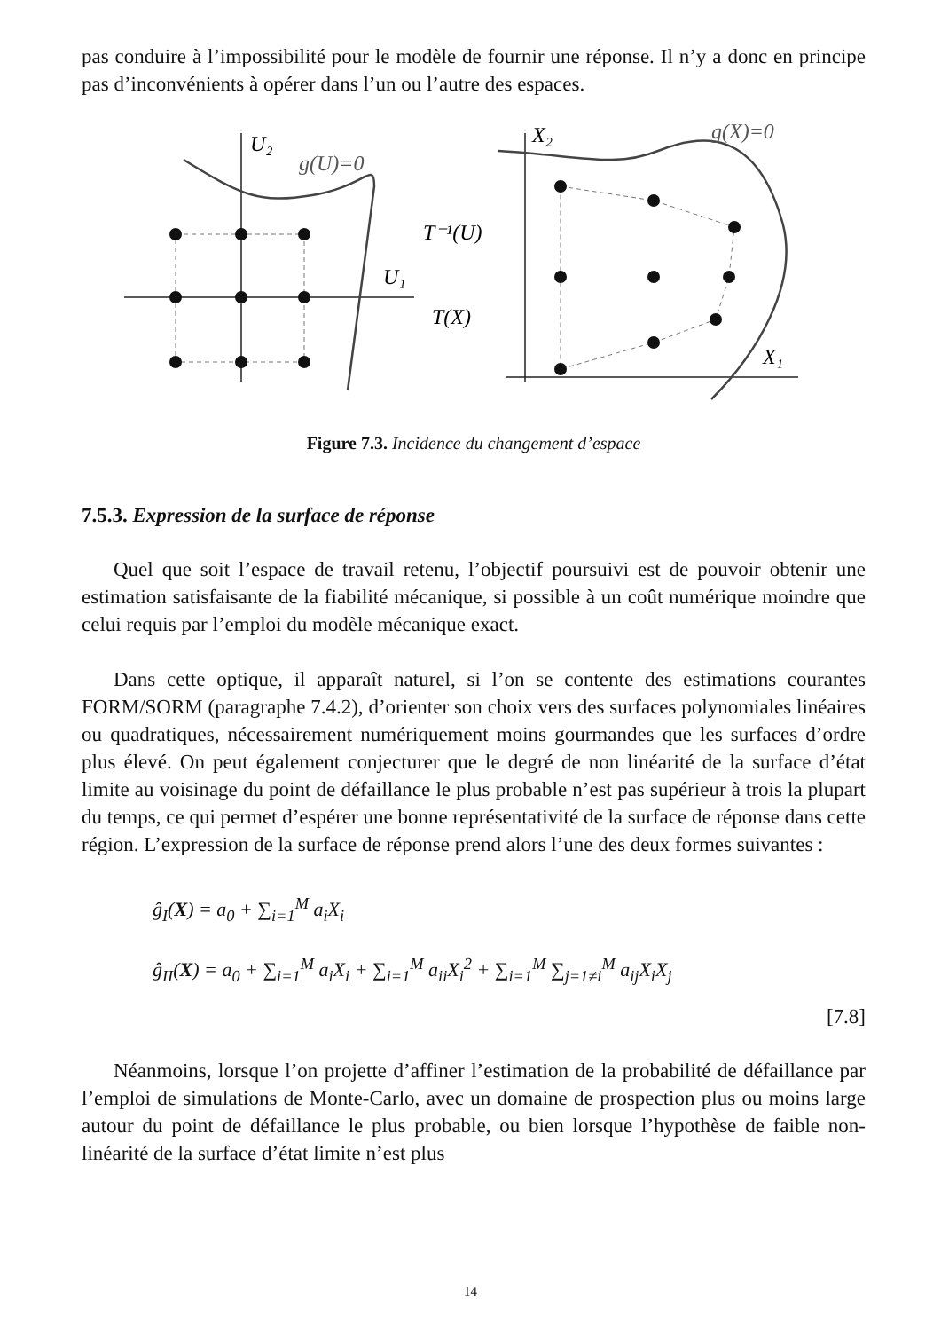pas conduire à l’impossibilité pour le modèle de fournir une réponse. Il n’y a donc en principe pas d’inconvénients à opérer dans l’un ou l’autre des espaces.
U₂
g(U)=0
U₁
X₂
g(X)=0
X₁
T⁻¹(U)
T(X)
Figure 7.3. Incidence du changement d’espace
7.5.3. Expression de la surface de réponse
Quel que soit l’espace de travail retenu, l’objectif poursuivi est de pouvoir obtenir une estimation satisfaisante de la fiabilité mécanique, si possible à un coût numérique moindre que celui requis par l’emploi du modèle mécanique exact.
Dans cette optique, il apparaît naturel, si l’on se contente des estimations courantes FORM/SORM (paragraphe 7.4.2), d’orienter son choix vers des surfaces polynomiales linéaires ou quadratiques, nécessairement numériquement moins gourmandes que les surfaces d’ordre plus élevé. On peut également conjecturer que le degré de non linéarité de la surface d’état limite au voisinage du point de défaillance le plus probable n’est pas supérieur à trois la plupart du temps, ce qui permet d’espérer une bonne représentativité de la surface de réponse dans cette région. L’expression de la surface de réponse prend alors l’une des deux formes suivantes :
ĝ<sub>I</sub>(X) = a<sub>0</sub> + ∑<sub>i=1</sub><sup>M</sup> a<sub>i</sub>X<sub>i</sub>
ĝ<sub>II</sub>(X) = a<sub>0</sub> + ∑<sub>i=1</sub><sup>M</sup> a<sub>i</sub>X<sub>i</sub> + ∑<sub>i=1</sub><sup>M</sup> a<sub>ii</sub>X<sub>i</sub><sup>2</sup> + ∑<sub>i=1</sub><sup>M</sup> ∑<sub>j=1≠i</sub><sup>M</sup> a<sub>ij</sub>X<sub>i</sub>X<sub>j</sub>
[7.8]
Néanmoins, lorsque l’on projette d’affiner l’estimation de la probabilité de défaillance par l’emploi de simulations de Monte-Carlo, avec un domaine de prospection plus ou moins large autour du point de défaillance le plus probable, ou bien lorsque l’hypothèse de faible non-linéarité de la surface d’état limite n’est plus
14